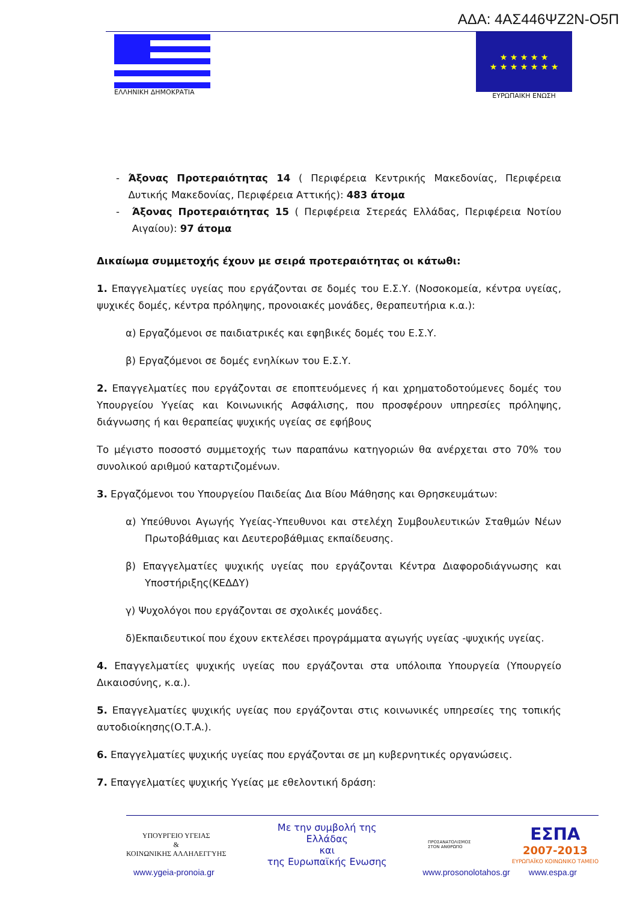ΑΔΑ: 4ΑΣ446ΨΖ2Ν-Ο5Π
ΕΛΛΗΝΙΚΗ ΔΗΜΟΚΡΑΤΙΑ
★ ★ ★ ★ ★
★ ★ ★ ★ ★ ★ ★
ΕΥΡΩΠΑΙΚΗ ΕΝΩΣΗ
- Άξονας Προτεραιότητας 14 ( Περιφέρεια Κεντρικής Μακεδονίας, Περιφέρεια Δυτικής Μακεδονίας, Περιφέρεια Αττικής): 483 άτομα
- Άξονας Προτεραιότητας 15 ( Περιφέρεια Στερεάς Ελλάδας, Περιφέρεια Νοτίου Αιγαίου): 97 άτομα
Δικαίωμα συμμετοχής έχουν με σειρά προτεραιότητας οι κάτωθι:
1. Επαγγελματίες υγείας που εργάζονται σε δομές του Ε.Σ.Υ. (Νοσοκομεία, κέντρα υγείας, ψυχικές δομές, κέντρα πρόληψης, προνοιακές μονάδες, θεραπευτήρια κ.α.):
α) Εργαζόμενοι σε παιδιατρικές και εφηβικές δομές του Ε.Σ.Υ.
β) Εργαζόμενοι σε δομές ενηλίκων του Ε.Σ.Υ.
2. Επαγγελματίες που εργάζονται σε εποπτευόμενες ή και χρηματοδοτούμενες δομές του Υπουργείου Υγείας και Κοινωνικής Ασφάλισης, που προσφέρουν υπηρεσίες πρόληψης, διάγνωσης ή και θεραπείας ψυχικής υγείας σε εφήβους
Το μέγιστο ποσοστό συμμετοχής των παραπάνω κατηγοριών θα ανέρχεται στο 70% του συνολικού αριθμού καταρτιζομένων.
3. Εργαζόμενοι του Υπουργείου Παιδείας Δια Βίου Μάθησης και Θρησκευμάτων:
α) Υπεύθυνοι Αγωγής Υγείας-Υπευθυνοι και στελέχη Συμβουλευτικών Σταθμών Νέων Πρωτοβάθμιας και Δευτεροβάθμιας εκπαίδευσης.
β) Επαγγελματίες ψυχικής υγείας που εργάζονται Κέντρα Διαφοροδιάγνωσης και Υποστήριξης(ΚΕΔΔΥ)
γ) Ψυχολόγοι που εργάζονται σε σχολικές μονάδες.
δ)Εκπαιδευτικοί που έχουν εκτελέσει προγράμματα αγωγής υγείας -ψυχικής υγείας.
4. Επαγγελματίες ψυχικής υγείας που εργάζονται στα υπόλοιπα Υπουργεία (Υπουργείο Δικαιοσύνης, κ.α.).
5. Επαγγελματίες ψυχικής υγείας που εργάζονται στις κοινωνικές υπηρεσίες της τοπικής αυτοδιοίκησης(Ο.Τ.Α.).
6. Επαγγελματίες ψυχικής υγείας που εργάζονται σε μη κυβερνητικές οργανώσεις.
7. Επαγγελματίες ψυχικής Υγείας με εθελοντική δράση:
ΥΠΟΥΡΓΕΙΟ ΥΓΕΙΑΣ
&
ΚΟΙΝΩΝΙΚΗΣ ΑΛΛΗΛΕΓΓΥΗΣ
Με την συμβολή της
Ελλάδας
και
της Ευρωπαϊκής Ενωσης
ΠΡΟΣΑΝΑΤΟΛΙΣΜΟΣ
ΣΤΟΝ ΑΝΘΡΩΠΟ
ΕΣΠΑ
2007-2013
ΕΥΡΩΠΑΪΚΟ ΚΟΙΝΩΝΙΚΟ ΤΑΜΕΙΟ
www.ygeia-pronoia.gr www.prosonolotahos.gr www.espa.gr